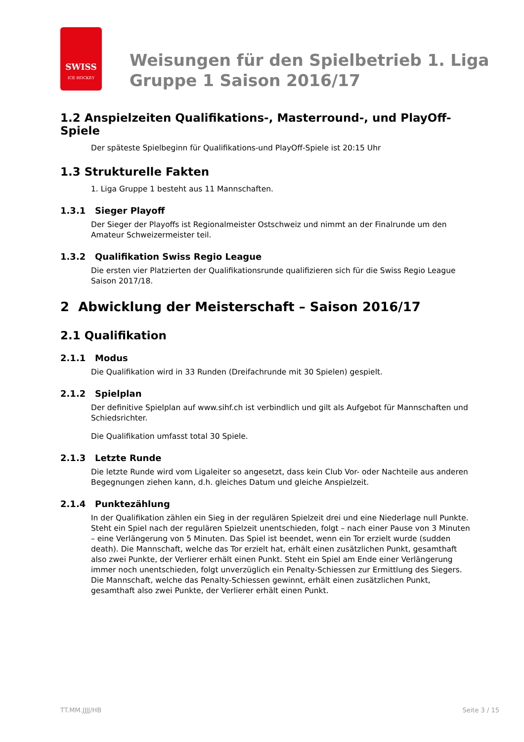SWISS
ICE HOCKEY
Weisungen für den Spielbetrieb 1. Liga
Gruppe 1 Saison 2016/17
1.2 Anspielzeiten Qualifikations-, Masterround-, und PlayOff-Spiele
Der späteste Spielbeginn für Qualifikations-und PlayOff-Spiele ist 20:15 Uhr
1.3 Strukturelle Fakten
1. Liga Gruppe 1 besteht aus 11 Mannschaften.
1.3.1 Sieger Playoff
Der Sieger der Playoffs ist Regionalmeister Ostschweiz und nimmt an der Finalrunde um den Amateur Schweizermeister teil.
1.3.2 Qualifikation Swiss Regio League
Die ersten vier Platzierten der Qualifikationsrunde qualifizieren sich für die Swiss Regio League Saison 2017/18.
2 Abwicklung der Meisterschaft – Saison 2016/17
2.1 Qualifikation
2.1.1 Modus
Die Qualifikation wird in 33 Runden (Dreifachrunde mit 30 Spielen) gespielt.
2.1.2 Spielplan
Der definitive Spielplan auf www.sihf.ch ist verbindlich und gilt als Aufgebot für Mannschaften und Schiedsrichter.
Die Qualifikation umfasst total 30 Spiele.
2.1.3 Letzte Runde
Die letzte Runde wird vom Ligaleiter so angesetzt, dass kein Club Vor- oder Nachteile aus anderen Begegnungen ziehen kann, d.h. gleiches Datum und gleiche Anspielzeit.
2.1.4 Punktezählung
In der Qualifikation zählen ein Sieg in der regulären Spielzeit drei und eine Niederlage null Punkte. Steht ein Spiel nach der regulären Spielzeit unentschieden, folgt – nach einer Pause von 3 Minuten – eine Verlängerung von 5 Minuten. Das Spiel ist beendet, wenn ein Tor erzielt wurde (sudden death). Die Mannschaft, welche das Tor erzielt hat, erhält einen zusätzlichen Punkt, gesamthaft also zwei Punkte, der Verlierer erhält einen Punkt. Steht ein Spiel am Ende einer Verlängerung immer noch unentschieden, folgt unverzüglich ein Penalty-Schiessen zur Ermittlung des Siegers. Die Mannschaft, welche das Penalty-Schiessen gewinnt, erhält einen zusätzlichen Punkt, gesamthaft also zwei Punkte, der Verlierer erhält einen Punkt.
TT.MM.JJJJ/HB Seite 3 / 15